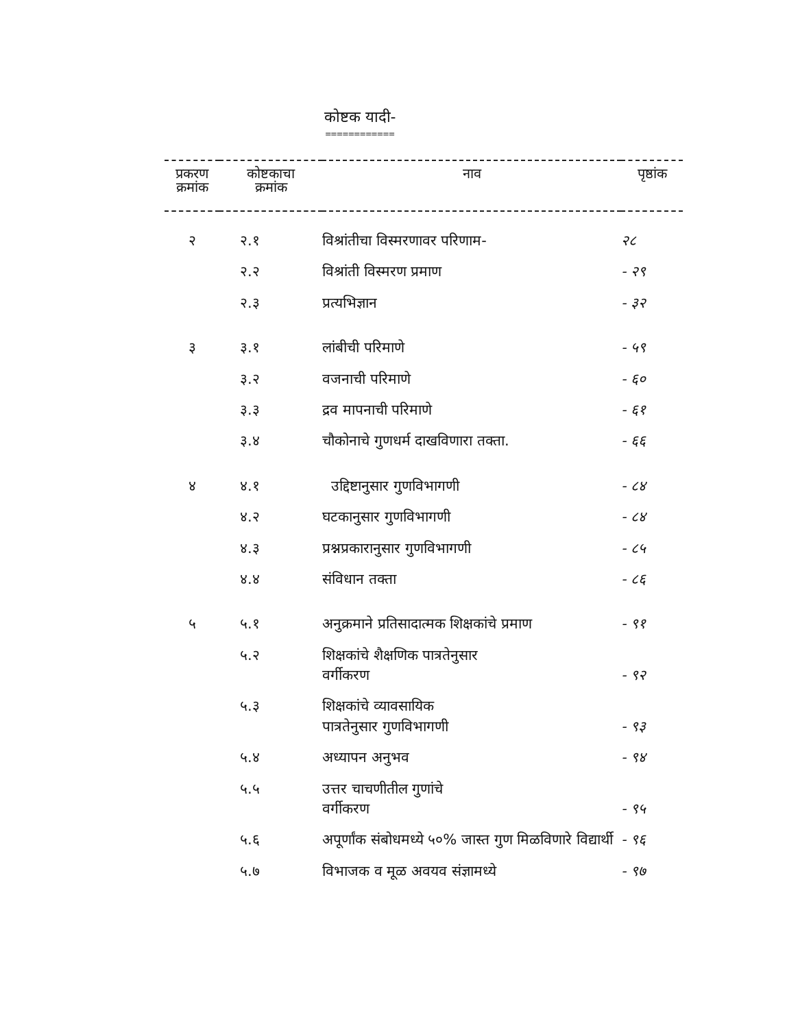कोष्टक यादी-
============
| प्रकरण क्रमांक | कोष्टकाचा क्रमांक | नाव | पृष्ठांक |
| --- | --- | --- | --- |
| २ | २.१ | विश्रांतीचा विस्मरणावर परिणाम- | २८ |
| | २.२ | विश्रांती विस्मरण प्रमाण | - २९ |
| | २.३ | प्रत्यभिज्ञान | - ३२ |
| ३ | ३.१ | लांबीची परिमाणे | - ५९ |
| | ३.२ | वजनाची परिमाणे | - ६० |
| | ३.३ | द्रव मापनाची परिमाणे | - ६१ |
| | ३.४ | चौकोनाचे गुणधर्म दाखविणारा तक्ता. | - ६६ |
| ४ | ४.१ | उद्दिष्टानुसार गुणविभागणी | - ८४ |
| | ४.२ | घटकानुसार गुणविभागणी | - ८४ |
| | ४.३ | प्रश्नप्रकारानुसार गुणविभागणी | - ८५ |
| | ४.४ | संविधान तक्ता | - ८६ |
| ५ | ५.१ | अनुक्रमाने प्रतिसादात्मक शिक्षकांचे प्रमाण | - ९१ |
| | ५.२ | शिक्षकांचे शैक्षणिक पात्रतेनुसार वर्गीकरण | - ९२ |
| | ५.३ | शिक्षकांचे व्यावसायिक पात्रतेनुसार गुणविभागणी | - ९३ |
| | ५.४ | अध्यापन अनुभव | - ९४ |
| | ५.५ | उत्तर चाचणीतील गुणांचे वर्गीकरण | - ९५ |
| | ५.६ | अपूर्णांक संबोधमध्ये ५०% जास्त गुण मिळविणारे विद्यार्थी | - ९६ |
| | ५.७ | विभाजक व मूळ अवयव संज्ञामध्ये | - ९७ |